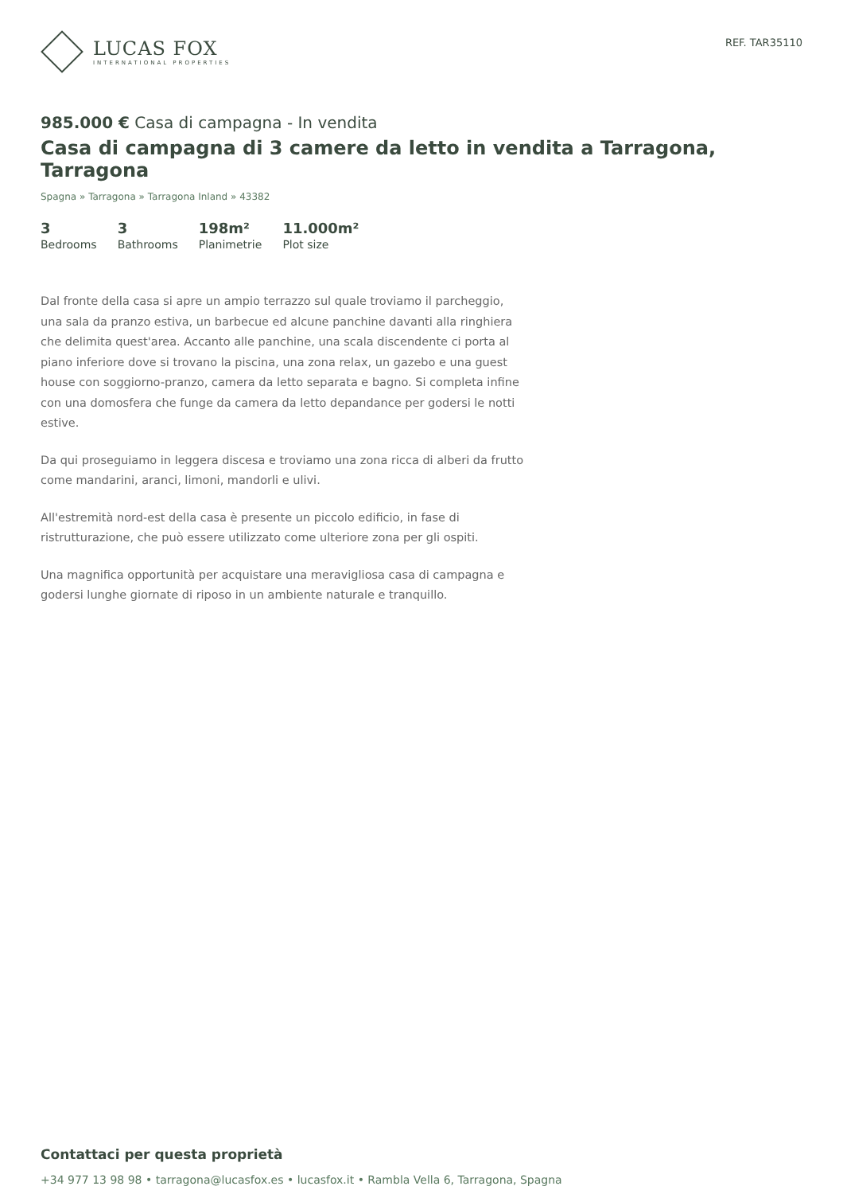LUCAS FOX
INTERNATIONAL PROPERTIES
REF. TAR35110
985.000 € Casa di campagna - In vendita
Casa di campagna di 3 camere da letto in vendita a Tarragona, Tarragona
Spagna » Tarragona » Tarragona Inland » 43382
3
Bedrooms
3
Bathrooms
198m²
Planimetrie
11.000m²
Plot size
Dal fronte della casa si apre un ampio terrazzo sul quale troviamo il parcheggio, una sala da pranzo estiva, un barbecue ed alcune panchine davanti alla ringhiera che delimita quest'area. Accanto alle panchine, una scala discendente ci porta al piano inferiore dove si trovano la piscina, una zona relax, un gazebo e una guest house con soggiorno-pranzo, camera da letto separata e bagno. Si completa infine con una domosfera che funge da camera da letto depandance per godersi le notti estive.
Da qui proseguiamo in leggera discesa e troviamo una zona ricca di alberi da frutto come mandarini, aranci, limoni, mandorli e ulivi.
All'estremità nord-est della casa è presente un piccolo edificio, in fase di ristrutturazione, che può essere utilizzato come ulteriore zona per gli ospiti.
Una magnifica opportunità per acquistare una meravigliosa casa di campagna e godersi lunghe giornate di riposo in un ambiente naturale e tranquillo.
Contattaci per questa proprietà
+34 977 13 98 98 • tarragona@lucasfox.es • lucasfox.it • Rambla Vella 6, Tarragona, Spagna